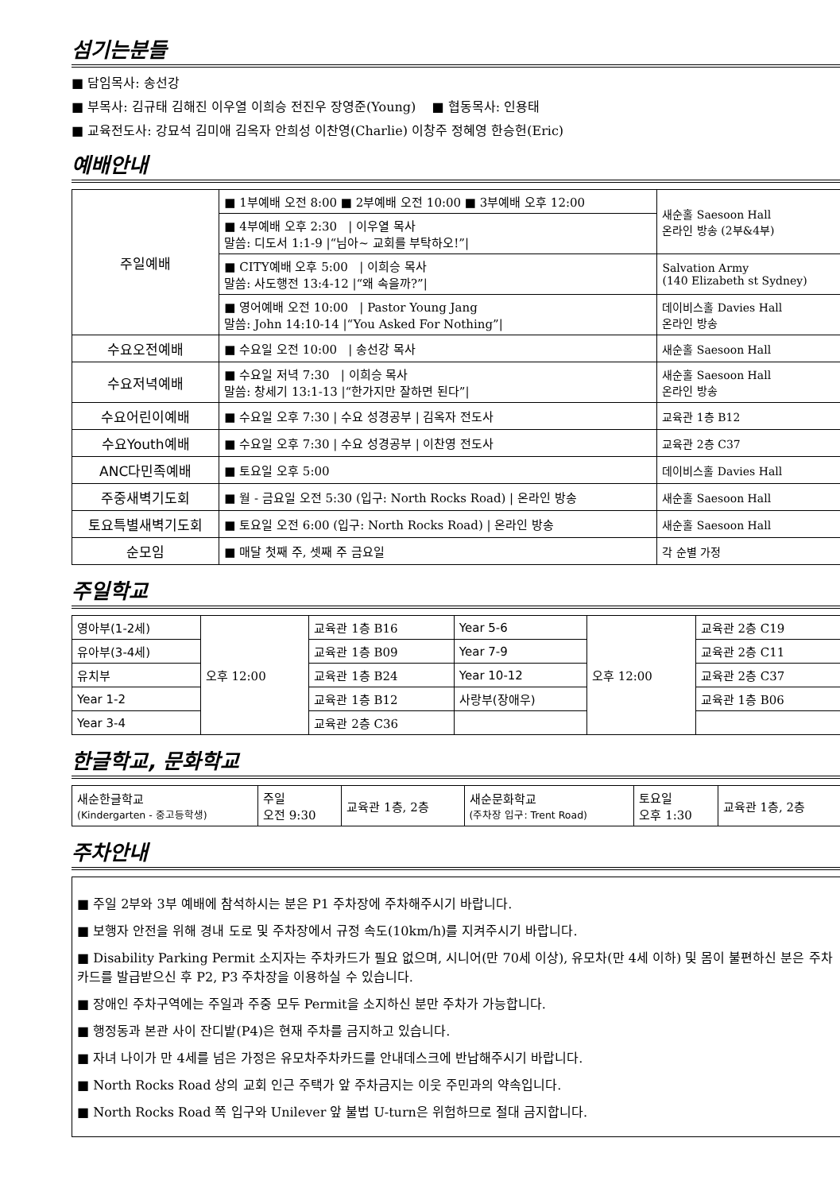섬기는분들
■ 담임목사: 송선강
■ 부목사: 김규태 김해진 이우열 이희승 전진우 장영준(Young) ■ 협동목사: 인용태
■ 교육전도사: 강묘석 김미애 김옥자 안희성 이찬영(Charlie) 이창주 정혜영 한승헌(Eric)
예배안내
| 주일예배 | ■ 1부예배 오전 8:00 ■ 2부예배 오전 10:00 ■ 3부예배 오후 12:00 | 새순홀 Saesoon Hall 온라인 방송 (2부&4부) |
| | ■ 4부예배 오후 2:30 / 이우열 목사 말씀: 디도서 1:1-9 /“님아~ 교회를 부탁하오!”/ | |
| | ■ CITY예배 오후 5:00 / 이희승 목사 말씀: 사도행전 13:4-12 /“왜 속을까?”/ | Salvation Army (140 Elizabeth st Sydney) |
| | ■ 영어예배 오전 10:00 / Pastor Young Jang 말씀: John 14:10-14 /“You Asked For Nothing”/ | 데이비스홀 Davies Hall 온라인 방송 |
| 수요오전예배 | ■ 수요일 오전 10:00 / 송선강 목사 | 새순홀 Saesoon Hall |
| 수요저녁예배 | ■ 수요일 저녁 7:30 / 이희승 목사 말씀: 창세기 13:1-13 /“한가지만 잘하면 된다”/ | 새순홀 Saesoon Hall 온라인 방송 |
| 수요어린이예배 | ■ 수요일 오후 7:30 / 수요 성경공부 / 김옥자 전도사 | 교육관 1층 B12 |
| 수요Youth예배 | ■ 수요일 오후 7:30 / 수요 성경공부 / 이찬영 전도사 | 교육관 2층 C37 |
| ANC다민족예배 | ■ 토요일 오후 5:00 | 데이비스홀 Davies Hall |
| 주중새벽기도회 | ■ 월 - 금요일 오전 5:30 (입구: North Rocks Road) / 온라인 방송 | 새순홀 Saesoon Hall |
| 토요특별새벽기도회 | ■ 토요일 오전 6:00 (입구: North Rocks Road) / 온라인 방송 | 새순홀 Saesoon Hall |
| 순모임 | ■ 매달 첫째 주, 셋째 주 금요일 | 각 순별 가정 |
주일학교
| 영아부(1-2세) | 오후 12:00 | 교육관 1층 B16 | Year 5-6 | 오후 12:00 | 교육관 2층 C19 |
| 유아부(3-4세) | | 교육관 1층 B09 | Year 7-9 | | 교육관 2층 C11 |
| 유치부 | | 교육관 1층 B24 | Year 10-12 | | 교육관 2층 C37 |
| Year 1-2 | | 교육관 1층 B12 | 사랑부(장애우) | | 교육관 1층 B06 |
| Year 3-4 | | 교육관 2층 C36 | | | |
한글학교, 문화학교
| 새순한글학교 (Kindergarten - 중고등학생) | 주일 오전 9:30 | 교육관 1층, 2층 | 새순문화학교 (주차장 입구: Trent Road) | 토요일 오후 1:30 | 교육관 1층, 2층 |
주차안내
■ 주일 2부와 3부 예배에 참석하시는 분은 P1 주차장에 주차해주시기 바랍니다.
■ 보행자 안전을 위해 경내 도로 및 주차장에서 규정 속도(10km/h)를 지켜주시기 바랍니다.
■ Disability Parking Permit 소지자는 주차카드가 필요 없으며, 시니어(만 70세 이상), 유모차(만 4세 이하) 및 몸이 불편하신 분은 주차카드를 발급받으신 후 P2, P3 주차장을 이용하실 수 있습니다.
■ 장애인 주차구역에는 주일과 주중 모두 Permit을 소지하신 분만 주차가 가능합니다.
■ 행정동과 본관 사이 잔디밭(P4)은 현재 주차를 금지하고 있습니다.
■ 자녀 나이가 만 4세를 넘은 가정은 유모차주차카드를 안내데스크에 반납해주시기 바랍니다.
■ North Rocks Road 상의 교회 인근 주택가 앞 주차금지는 이웃 주민과의 약속입니다.
■ North Rocks Road 쪽 입구와 Unilever 앞 불법 U-turn은 위험하므로 절대 금지합니다.